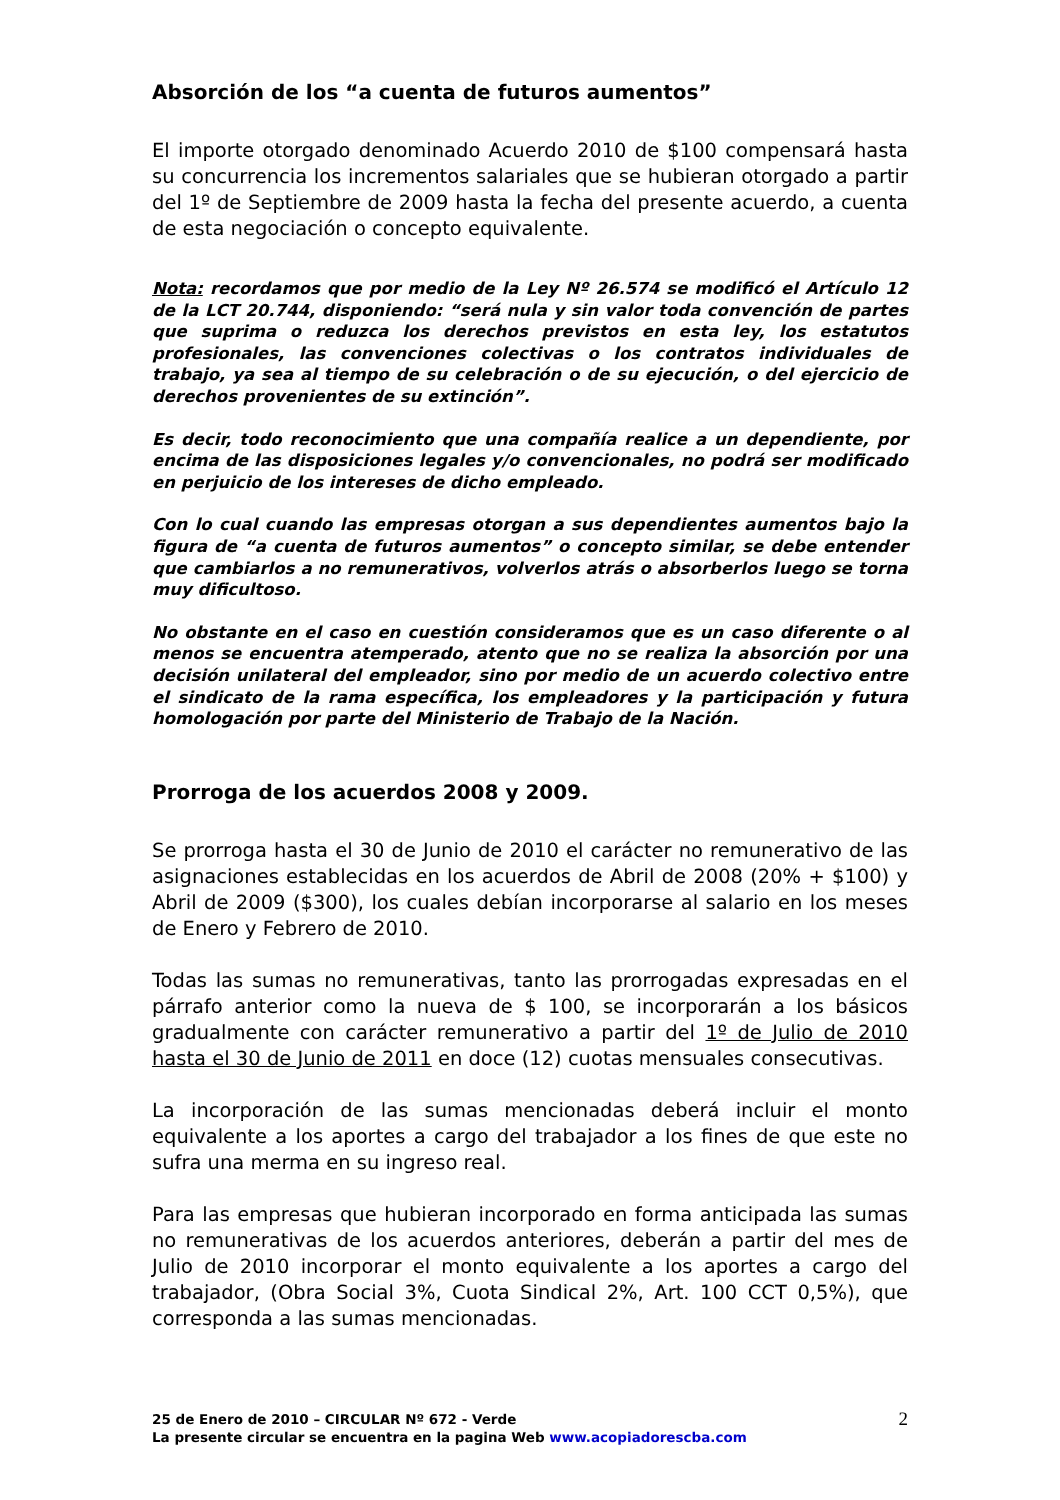Absorción de los “a cuenta de futuros aumentos”
El importe otorgado denominado Acuerdo 2010 de $100 compensará hasta su concurrencia los incrementos salariales que se hubieran otorgado a partir del 1º de Septiembre de 2009 hasta la fecha del presente acuerdo, a cuenta de esta negociación o concepto equivalente.
Nota: recordamos que por medio de la Ley Nº 26.574 se modificó el Artículo 12 de la LCT 20.744, disponiendo: “será nula y sin valor toda convención de partes que suprima o reduzca los derechos previstos en esta ley, los estatutos profesionales, las convenciones colectivas o los contratos individuales de trabajo, ya sea al tiempo de su celebración o de su ejecución, o del ejercicio de derechos provenientes de su extinción”.
Es decir, todo reconocimiento que una compañía realice a un dependiente, por encima de las disposiciones legales y/o convencionales, no podrá ser modificado en perjuicio de los intereses de dicho empleado.
Con lo cual cuando las empresas otorgan a sus dependientes aumentos bajo la figura de “a cuenta de futuros aumentos” o concepto similar, se debe entender que cambiarlos a no remunerativos, volverlos atrás o absorberlos luego se torna muy dificultoso.
No obstante en el caso en cuestión consideramos que es un caso diferente o al menos se encuentra atemperado, atento que no se realiza la absorción por una decisión unilateral del empleador, sino por medio de un acuerdo colectivo entre el sindicato de la rama específica, los empleadores y la participación y futura homologación por parte del Ministerio de Trabajo de la Nación.
Prorroga de los acuerdos 2008 y 2009.
Se prorroga hasta el 30 de Junio de 2010 el carácter no remunerativo de las asignaciones establecidas en los acuerdos de Abril de 2008 (20% + $100) y Abril de 2009 ($300), los cuales debían incorporarse al salario en los meses de Enero y Febrero de 2010.
Todas las sumas no remunerativas, tanto las prorrogadas expresadas en el párrafo anterior como la nueva de $ 100, se incorporarán a los básicos gradualmente con carácter remunerativo a partir del 1º de Julio de 2010 hasta el 30 de Junio de 2011 en doce (12) cuotas mensuales consecutivas.
La incorporación de las sumas mencionadas deberá incluir el monto equivalente a los aportes a cargo del trabajador a los fines de que este no sufra una merma en su ingreso real.
Para las empresas que hubieran incorporado en forma anticipada las sumas no remunerativas de los acuerdos anteriores, deberán a partir del mes de Julio de 2010 incorporar el monto equivalente a los aportes a cargo del trabajador, (Obra Social 3%, Cuota Sindical 2%, Art. 100 CCT 0,5%), que corresponda a las sumas mencionadas.
25 de Enero de 2010 – CIRCULAR Nº 672 - Verde
La presente circular se encuentra en la pagina Web www.acopiadorescba.com
2